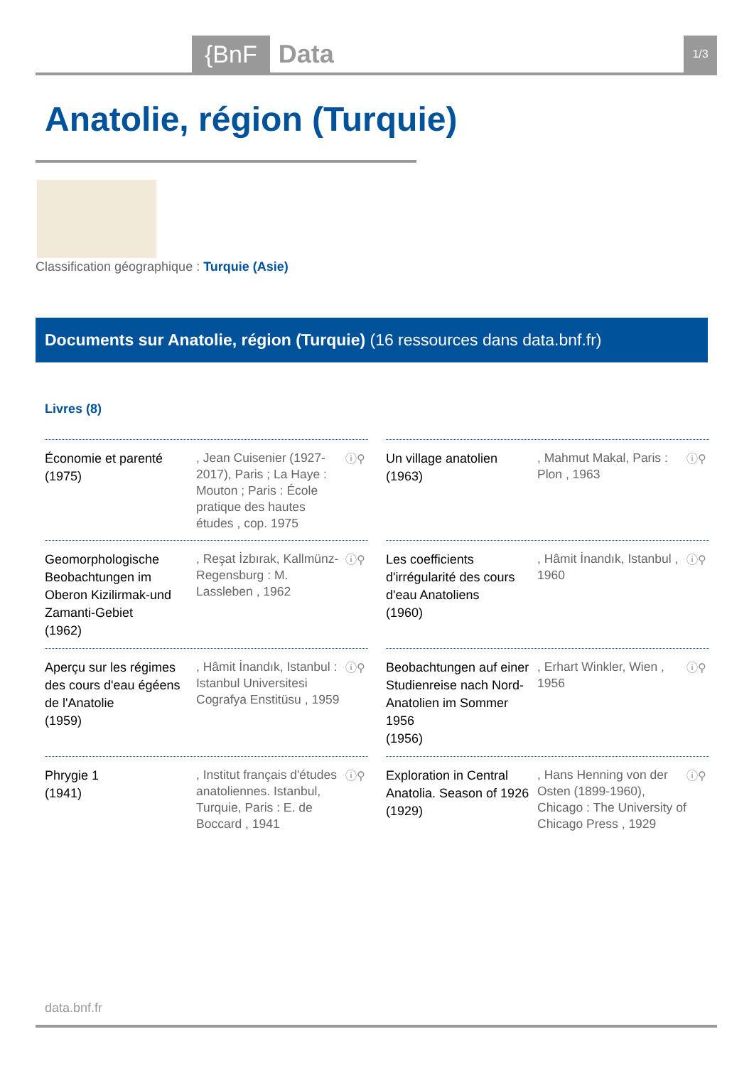{BnF Data 1/3
Anatolie, région (Turquie)
Classification géographique : Turquie (Asie)
Documents sur Anatolie, région (Turquie) (16 ressources dans data.bnf.fr)
Livres (8)
Économie et parenté
(1975)
, Jean Cuisenier (1927-2017), Paris ; La Haye : Mouton ; Paris : École pratique des hautes études , cop. 1975
ⓘ⚲
Un village anatolien
(1963)
, Mahmut Makal, Paris : Plon , 1963
ⓘ⚲
Geomorphologische Beobachtungen im Oberon Kizilirmak-und Zamanti-Gebiet
(1962)
, Reşat İzbırak, Kallmünz-Regensburg : M. Lassleben , 1962
ⓘ⚲
Les coefficients d'irrégularité des cours d'eau Anatoliens
(1960)
, Hâmit İnandık, Istanbul , 1960
ⓘ⚲
Aperçu sur les régimes des cours d'eau égéens de l'Anatolie
(1959)
, Hâmit İnandık, Istanbul : Istanbul Universitesi Cografya Enstitüsu , 1959
ⓘ⚲
Beobachtungen auf einer Studienreise nach Nord-Anatolien im Sommer 1956
(1956)
, Erhart Winkler, Wien , 1956
ⓘ⚲
Phrygie 1
(1941)
, Institut français d'études anatoliennes. Istanbul, Turquie, Paris : E. de Boccard , 1941
ⓘ⚲
Exploration in Central Anatolia. Season of 1926
(1929)
, Hans Henning von der Osten (1899-1960), Chicago : The University of Chicago Press , 1929
ⓘ⚲
data.bnf.fr